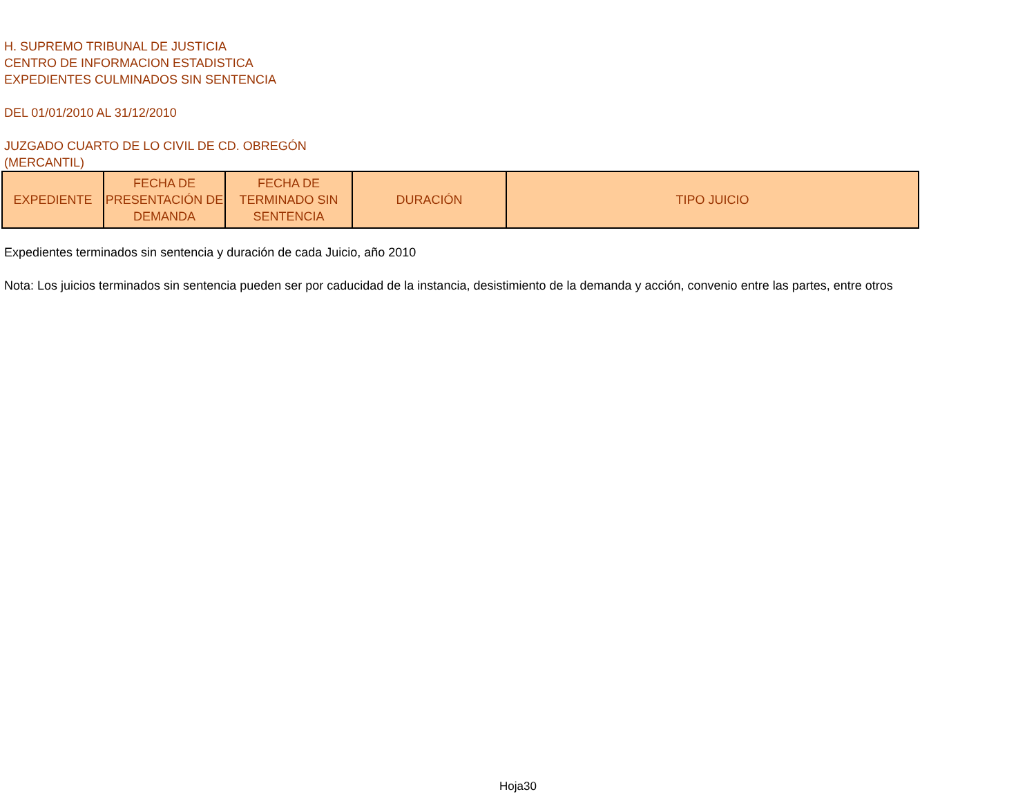H. SUPREMO TRIBUNAL DE JUSTICIA
CENTRO DE INFORMACION ESTADISTICA
EXPEDIENTES CULMINADOS SIN SENTENCIA
DEL 01/01/2010 AL 31/12/2010
JUZGADO CUARTO DE LO CIVIL DE CD. OBREGÓN
(MERCANTIL)
| EXPEDIENTE | FECHA DE PRESENTACIÓN DE DEMANDA | FECHA DE TERMINADO SIN SENTENCIA | DURACIÓN | TIPO JUICIO |
| --- | --- | --- | --- | --- |
Expedientes terminados sin sentencia y duración de cada Juicio, año 2010
Nota: Los juicios terminados sin sentencia pueden ser por caducidad de la instancia, desistimiento de la demanda y acción, convenio entre las partes, entre otros
Hoja30